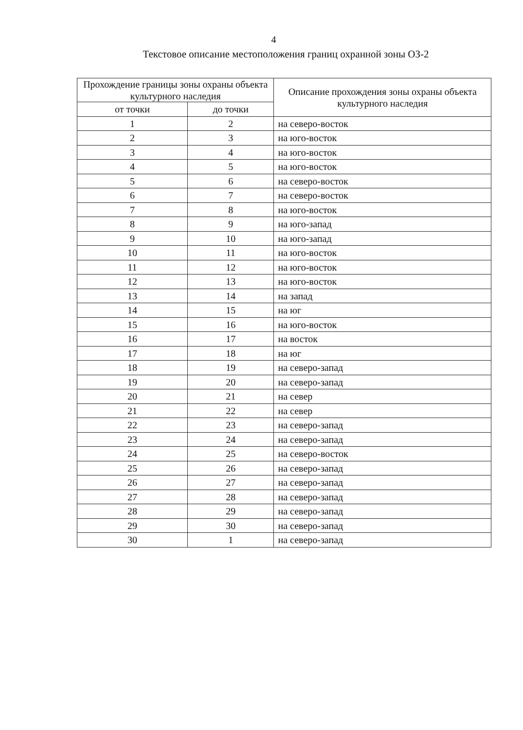4
Текстовое описание местоположения границ охранной зоны ОЗ-2
| Прохождение границы зоны охраны объекта культурного наследия | | Описание прохождения зоны охраны объекта культурного наследия |
| --- | --- | --- |
| от точки | до точки | |
| 1 | 2 | на северо-восток |
| 2 | 3 | на юго-восток |
| 3 | 4 | на юго-восток |
| 4 | 5 | на юго-восток |
| 5 | 6 | на северо-восток |
| 6 | 7 | на северо-восток |
| 7 | 8 | на юго-восток |
| 8 | 9 | на юго-запад |
| 9 | 10 | на юго-запад |
| 10 | 11 | на юго-восток |
| 11 | 12 | на юго-восток |
| 12 | 13 | на юго-восток |
| 13 | 14 | на запад |
| 14 | 15 | на юг |
| 15 | 16 | на юго-восток |
| 16 | 17 | на восток |
| 17 | 18 | на юг |
| 18 | 19 | на северо-запад |
| 19 | 20 | на северо-запад |
| 20 | 21 | на север |
| 21 | 22 | на север |
| 22 | 23 | на северо-запад |
| 23 | 24 | на северо-запад |
| 24 | 25 | на северо-восток |
| 25 | 26 | на северо-запад |
| 26 | 27 | на северо-запад |
| 27 | 28 | на северо-запад |
| 28 | 29 | на северо-запад |
| 29 | 30 | на северо-запад |
| 30 | 1 | на северо-запад |